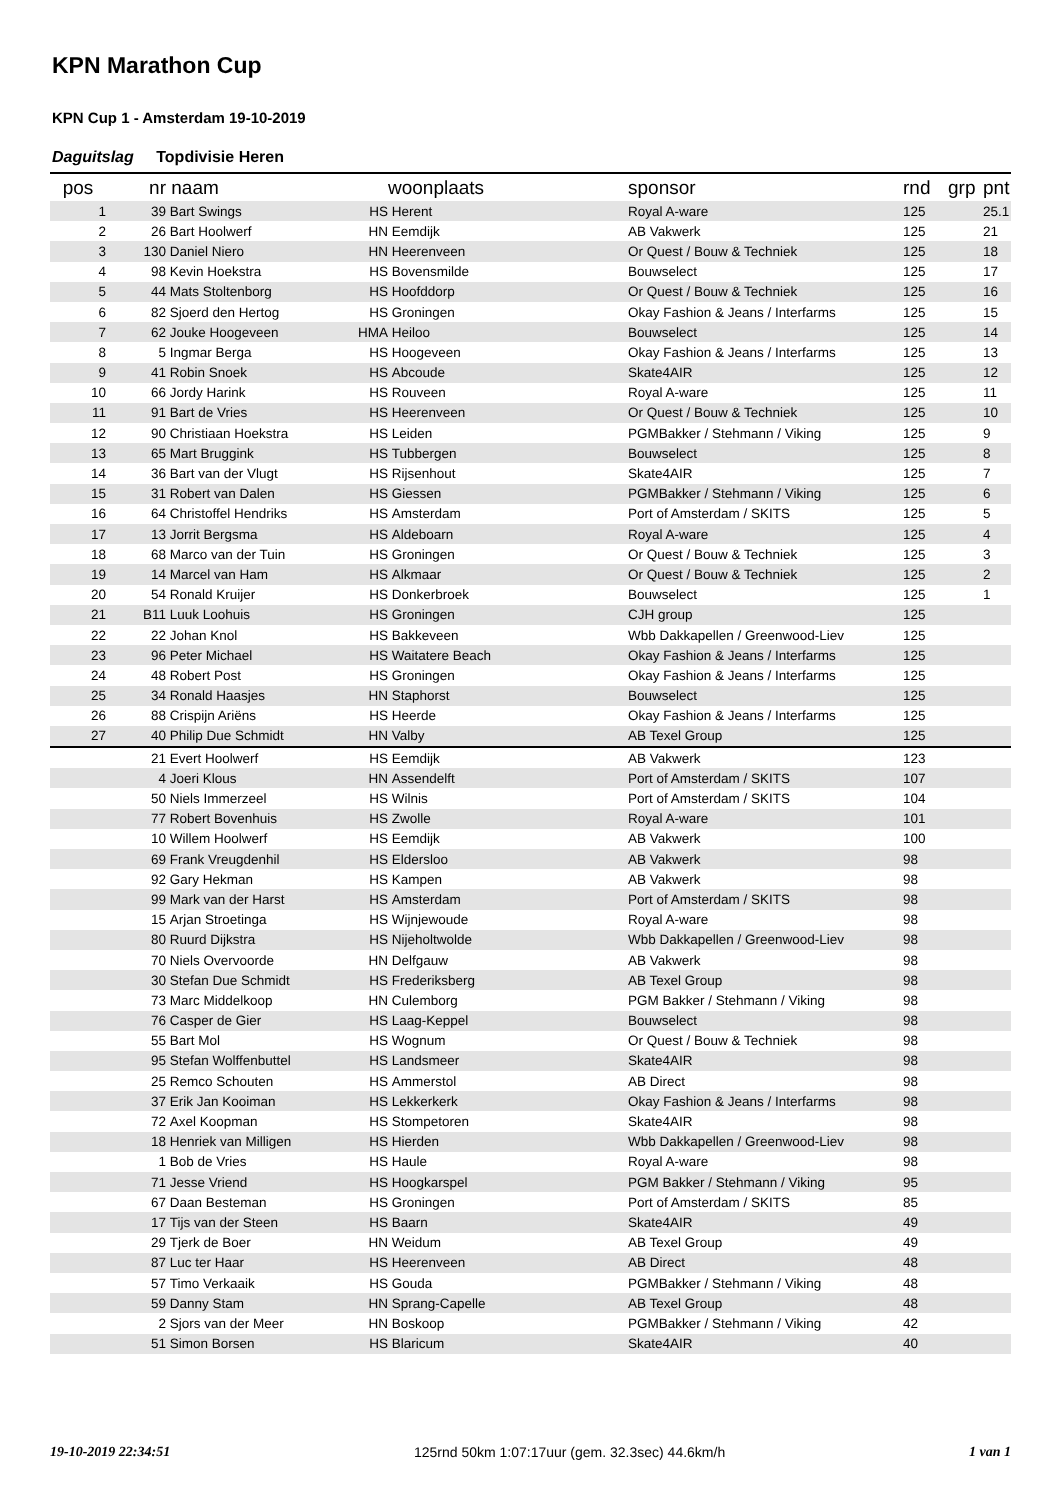KPN Marathon Cup
KPN Cup 1 - Amsterdam 19-10-2019
Daguitslag Topdivisie Heren
| pos | nr | naam | | woonplaats | sponsor | rnd | grp | pnt |
| --- | --- | --- | --- | --- | --- | --- | --- | --- |
| 1 | 39 | Bart Swings | HS | Herent | Royal A-ware | 125 | | 25.1 |
| 2 | 26 | Bart Hoolwerf | HN | Eemdijk | AB Vakwerk | 125 | | 21 |
| 3 | 130 | Daniel Niero | HN | Heerenveen | Or Quest / Bouw & Techniek | 125 | | 18 |
| 4 | 98 | Kevin Hoekstra | HS | Bovensmilde | Bouwselect | 125 | | 17 |
| 5 | 44 | Mats Stoltenborg | HS | Hoofddorp | Or Quest / Bouw & Techniek | 125 | | 16 |
| 6 | 82 | Sjoerd den Hertog | HS | Groningen | Okay Fashion & Jeans / Interfarms | 125 | | 15 |
| 7 | 62 | Jouke Hoogeveen | HMA | Heiloo | Bouwselect | 125 | | 14 |
| 8 | 5 | Ingmar Berga | HS | Hoogeveen | Okay Fashion & Jeans / Interfarms | 125 | | 13 |
| 9 | 41 | Robin Snoek | HS | Abcoude | Skate4AIR | 125 | | 12 |
| 10 | 66 | Jordy Harink | HS | Rouveen | Royal A-ware | 125 | | 11 |
| 11 | 91 | Bart de Vries | HS | Heerenveen | Or Quest / Bouw & Techniek | 125 | | 10 |
| 12 | 90 | Christiaan Hoekstra | HS | Leiden | PGMBakker / Stehmann / Viking | 125 | | 9 |
| 13 | 65 | Mart Bruggink | HS | Tubbergen | Bouwselect | 125 | | 8 |
| 14 | 36 | Bart van der Vlugt | HS | Rijsenhout | Skate4AIR | 125 | | 7 |
| 15 | 31 | Robert van Dalen | HS | Giessen | PGMBakker / Stehmann / Viking | 125 | | 6 |
| 16 | 64 | Christoffel Hendriks | HS | Amsterdam | Port of Amsterdam / SKITS | 125 | | 5 |
| 17 | 13 | Jorrit Bergsma | HS | Aldeboarn | Royal A-ware | 125 | | 4 |
| 18 | 68 | Marco van der Tuin | HS | Groningen | Or Quest / Bouw & Techniek | 125 | | 3 |
| 19 | 14 | Marcel van Ham | HS | Alkmaar | Or Quest / Bouw & Techniek | 125 | | 2 |
| 20 | 54 | Ronald Kruijer | HS | Donkerbroek | Bouwselect | 125 | | 1 |
| 21 | B11 | Luuk Loohuis | HS | Groningen | CJH group | 125 | | |
| 22 | 22 | Johan Knol | HS | Bakkeveen | Wbb Dakkapellen / Greenwood-Liev | 125 | | |
| 23 | 96 | Peter Michael | HS | Waitatere Beach | Okay Fashion & Jeans / Interfarms | 125 | | |
| 24 | 48 | Robert Post | HS | Groningen | Okay Fashion & Jeans / Interfarms | 125 | | |
| 25 | 34 | Ronald Haasjes | HN | Staphorst | Bouwselect | 125 | | |
| 26 | 88 | Crispijn Ariëns | HS | Heerde | Okay Fashion & Jeans / Interfarms | 125 | | |
| 27 | 40 | Philip Due Schmidt | HN | Valby | AB Texel Group | 125 | | |
| | 21 | Evert Hoolwerf | HS | Eemdijk | AB Vakwerk | 123 | | |
| | 4 | Joeri Klous | HN | Assendelft | Port of Amsterdam / SKITS | 107 | | |
| | 50 | Niels Immerzeel | HS | Wilnis | Port of Amsterdam / SKITS | 104 | | |
| | 77 | Robert Bovenhuis | HS | Zwolle | Royal A-ware | 101 | | |
| | 10 | Willem Hoolwerf | HS | Eemdijk | AB Vakwerk | 100 | | |
| | 69 | Frank Vreugdenhil | HS | Eldersloo | AB Vakwerk | 98 | | |
| | 92 | Gary Hekman | HS | Kampen | AB Vakwerk | 98 | | |
| | 99 | Mark van der Harst | HS | Amsterdam | Port of Amsterdam / SKITS | 98 | | |
| | 15 | Arjan Stroetinga | HS | Wijnjewoude | Royal A-ware | 98 | | |
| | 80 | Ruurd Dijkstra | HS | Nijeholtwolde | Wbb Dakkapellen / Greenwood-Liev | 98 | | |
| | 70 | Niels Overvoorde | HN | Delfgauw | AB Vakwerk | 98 | | |
| | 30 | Stefan Due Schmidt | HS | Frederiksberg | AB Texel Group | 98 | | |
| | 73 | Marc Middelkoop | HN | Culemborg | PGM Bakker / Stehmann / Viking | 98 | | |
| | 76 | Casper de Gier | HS | Laag-Keppel | Bouwselect | 98 | | |
| | 55 | Bart Mol | HS | Wognum | Or Quest / Bouw & Techniek | 98 | | |
| | 95 | Stefan Wolffenbuttel | HS | Landsmeer | Skate4AIR | 98 | | |
| | 25 | Remco Schouten | HS | Ammerstol | AB Direct | 98 | | |
| | 37 | Erik Jan Kooiman | HS | Lekkerkerk | Okay Fashion & Jeans / Interfarms | 98 | | |
| | 72 | Axel Koopman | HS | Stompetoren | Skate4AIR | 98 | | |
| | 18 | Henriek van Milligen | HS | Hierden | Wbb Dakkapellen / Greenwood-Liev | 98 | | |
| | 1 | Bob de Vries | HS | Haule | Royal A-ware | 98 | | |
| | 71 | Jesse Vriend | HS | Hoogkarspel | PGM Bakker / Stehmann / Viking | 95 | | |
| | 67 | Daan Besteman | HS | Groningen | Port of Amsterdam / SKITS | 85 | | |
| | 17 | Tijs van der Steen | HS | Baarn | Skate4AIR | 49 | | |
| | 29 | Tjerk de Boer | HN | Weidum | AB Texel Group | 49 | | |
| | 87 | Luc ter Haar | HS | Heerenveen | AB Direct | 48 | | |
| | 57 | Timo Verkaaik | HS | Gouda | PGMBakker / Stehmann / Viking | 48 | | |
| | 59 | Danny Stam | HN | Sprang-Capelle | AB Texel Group | 48 | | |
| | 2 | Sjors van der Meer | HN | Boskoop | PGMBakker / Stehmann / Viking | 42 | | |
| | 51 | Simon Borsen | HS | Blaricum | Skate4AIR | 40 | | |
19-10-2019 22:34:51 125rnd 50km 1:07:17uur (gem. 32.3sec) 44.6km/h 1 van 1